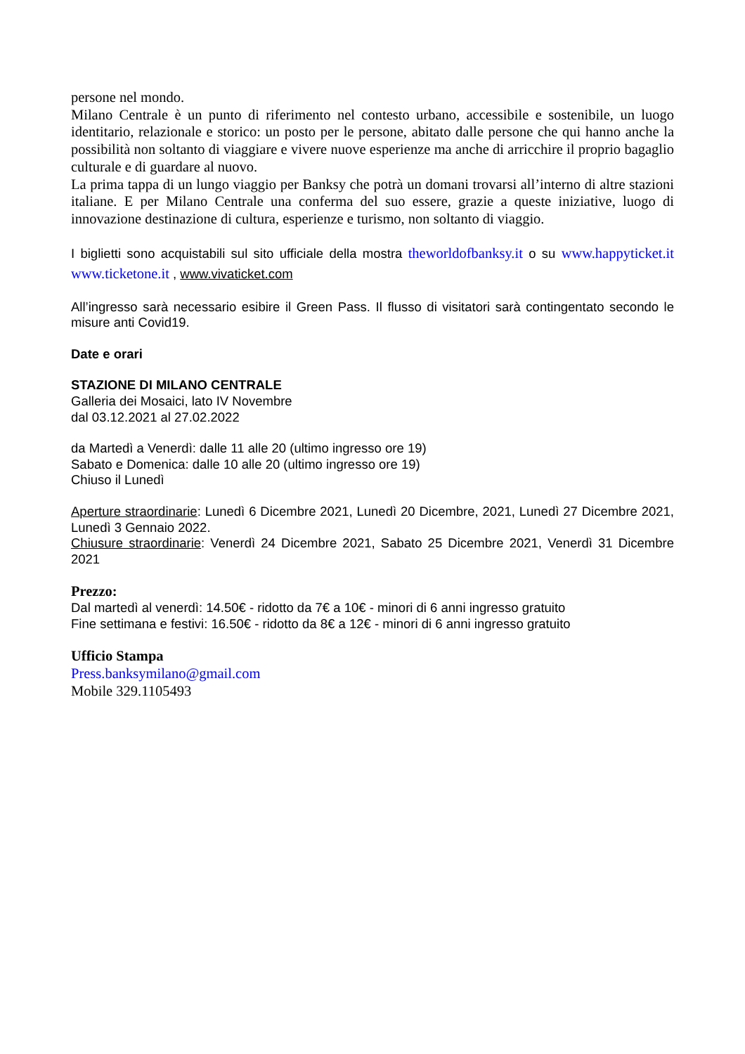persone nel mondo.
Milano Centrale è un punto di riferimento nel contesto urbano, accessibile e sostenibile, un luogo identitario, relazionale e storico: un posto per le persone, abitato dalle persone che qui hanno anche la possibilità non soltanto di viaggiare e vivere nuove esperienze ma anche di arricchire il proprio bagaglio culturale e di guardare al nuovo.
La prima tappa di un lungo viaggio per Banksy che potrà un domani trovarsi all’interno di altre stazioni italiane. E per Milano Centrale una conferma del suo essere, grazie a queste iniziative, luogo di innovazione destinazione di cultura, esperienze e turismo, non soltanto di viaggio.
I biglietti sono acquistabili sul sito ufficiale della mostra theworldofbanksy.it o su www.happyticket.it www.ticketone.it , www.vivaticket.com
All’ingresso sarà necessario esibire il Green Pass. Il flusso di visitatori sarà contingentato secondo le misure anti Covid19.
Date e orari
STAZIONE DI MILANO CENTRALE
Galleria dei Mosaici, lato IV Novembre
dal 03.12.2021 al 27.02.2022
da Martedì a Venerdì: dalle 11 alle 20 (ultimo ingresso ore 19)
Sabato e Domenica: dalle 10 alle 20 (ultimo ingresso ore 19)
Chiuso il Lunedì
Aperture straordinarie: Lunedì 6 Dicembre 2021, Lunedì 20 Dicembre, 2021, Lunedì 27 Dicembre 2021, Lunedì 3 Gennaio 2022.
Chiusure straordinarie: Venerdì 24 Dicembre 2021, Sabato 25 Dicembre 2021, Venerdì 31 Dicembre 2021
Prezzo:
Dal martedì al venerdì: 14.50€ - ridotto da 7€ a 10€ - minori di 6 anni ingresso gratuito
Fine settimana e festivi: 16.50€ - ridotto da 8€ a 12€ - minori di 6 anni ingresso gratuito
Ufficio Stampa
Press.banksymilano@gmail.com
Mobile 329.1105493